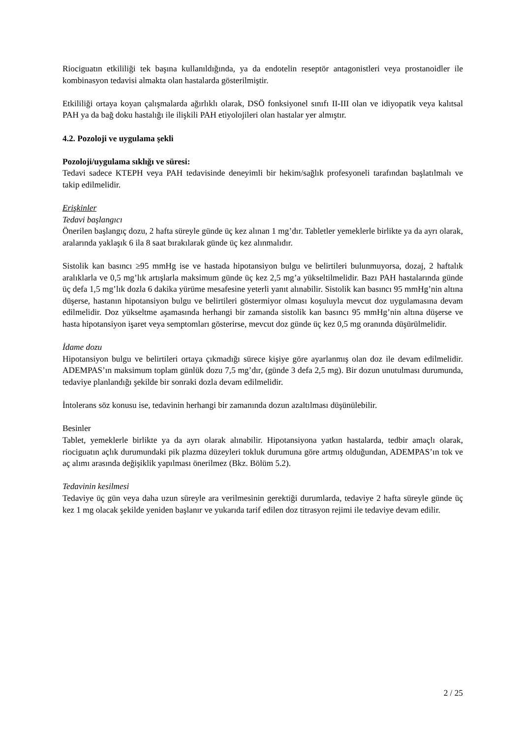Riociguatın etkililiği tek başına kullanıldığında, ya da endotelin reseptör antagonistleri veya prostanoidler ile kombinasyon tedavisi almakta olan hastalarda gösterilmiştir.
Etkililiği ortaya koyan çalışmalarda ağırlıklı olarak, DSÖ fonksiyonel sınıfı II-III olan ve idiyopatik veya kalıtsal PAH ya da bağ doku hastalığı ile ilişkili PAH etiyolojileri olan hastalar yer almıştır.
4.2. Pozoloji ve uygulama şekli
Pozoloji/uygulama sıklığı ve süresi:
Tedavi sadece KTEPH veya PAH tedavisinde deneyimli bir hekim/sağlık profesyoneli tarafından başlatılmalı ve takip edilmelidir.
Erişkinler
Tedavi başlangıcı
Önerilen başlangıç dozu, 2 hafta süreyle günde üç kez alınan 1 mg’dır. Tabletler yemeklerle birlikte ya da ayrı olarak, aralarında yaklaşık 6 ila 8 saat bırakılarak günde üç kez alınmalıdır.
Sistolik kan basıncı ≥95 mmHg ise ve hastada hipotansiyon bulgu ve belirtileri bulunmuyorsa, dozaj, 2 haftalık aralıklarla ve 0,5 mg’lık artışlarla maksimum günde üç kez 2,5 mg’a yükseltilmelidir. Bazı PAH hastalarında günde üç defa 1,5 mg’lık dozla 6 dakika yürüme mesafesine yeterli yanıt alınabilir. Sistolik kan basıncı 95 mmHg’nin altına düşerse, hastanın hipotansiyon bulgu ve belirtileri göstermiyor olması koşuluyla mevcut doz uygulamasına devam edilmelidir. Doz yükseltme aşamasında herhangi bir zamanda sistolik kan basıncı 95 mmHg’nin altına düşerse ve hasta hipotansiyon işaret veya semptomları gösterirse, mevcut doz günde üç kez 0,5 mg oranında düşürülmelidir.
İdame dozu
Hipotansiyon bulgu ve belirtileri ortaya çıkmadığı sürece kişiye göre ayarlanmış olan doz ile devam edilmelidir. ADEMPAS’ın maksimum toplam günlük dozu 7,5 mg’dır, (günde 3 defa 2,5 mg). Bir dozun unutulması durumunda, tedaviye planlandığı şekilde bir sonraki dozla devam edilmelidir.
İntolerans söz konusu ise, tedavinin herhangi bir zamanında dozun azaltılması düşünülebilir.
Besinler
Tablet, yemeklerle birlikte ya da ayrı olarak alınabilir. Hipotansiyona yatkın hastalarda, tedbir amaçlı olarak, riociguatın açlık durumundaki pik plazma düzeyleri tokluk durumuna göre artmış olduğundan, ADEMPAS’ın tok ve aç alımı arasında değişiklik yapılması önerilmez (Bkz. Bölüm 5.2).
Tedavinin kesilmesi
Tedaviye üç gün veya daha uzun süreyle ara verilmesinin gerektiği durumlarda, tedaviye 2 hafta süreyle günde üç kez 1 mg olacak şekilde yeniden başlanır ve yukarıda tarif edilen doz titrasyon rejimi ile tedaviye devam edilir.
2 / 25